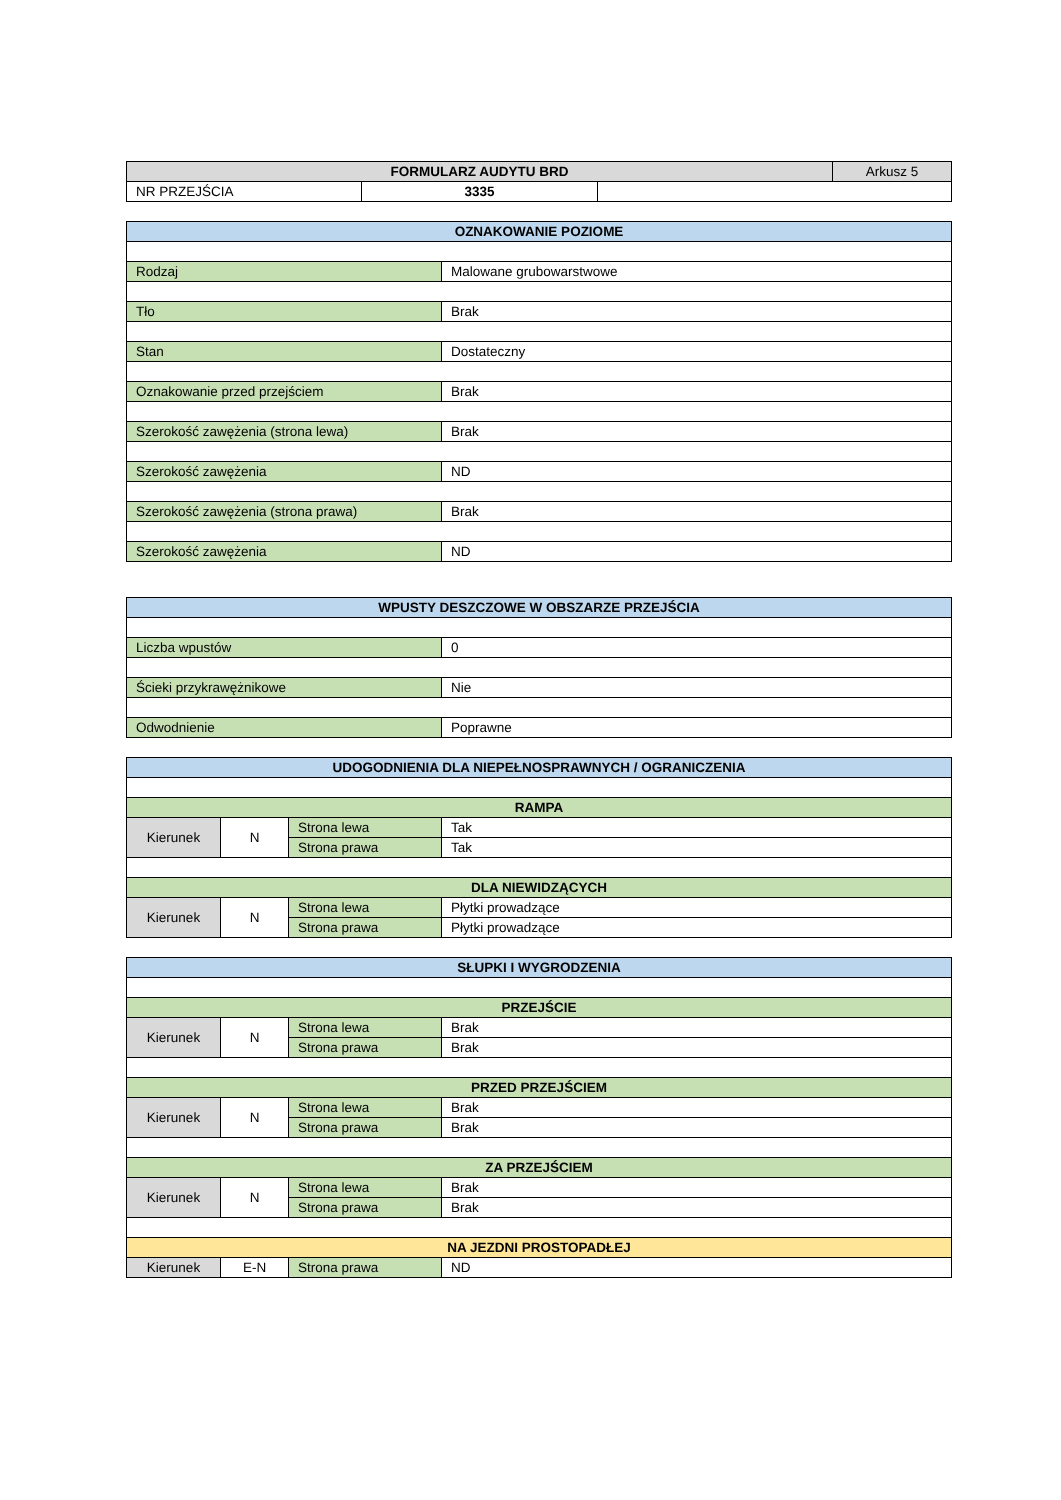| FORMULARZ AUDYTU BRD | | | Arkusz 5 |
| NR PRZEJŚCIA | 3335 | | |
| OZNAKOWANIE POZIOME | |
| Rodzaj | Malowane grubowarstwowe |
| Tło | Brak |
| Stan | Dostateczny |
| Oznakowanie przed przejściem | Brak |
| Szerokość zawężenia (strona lewa) | Brak |
| Szerokość zawężenia | ND |
| Szerokość zawężenia (strona prawa) | Brak |
| Szerokość zawężenia | ND |
| WPUSTY DESZCZOWE W OBSZARZE PRZEJŚCIA | |
| Liczba wpustów | 0 |
| Ścieki przykrawężnikowe | Nie |
| Odwodnienie | Poprawne |
| UDOGODNIENIA DLA NIEPEŁNOSPRAWNYCH / OGRANICZENIA | | | |
| RAMPA | | | |
| Kierunek | N | Strona lewa | Tak |
| | | Strona prawa | Tak |
| DLA NIEWIDZĄCYCH | | | |
| Kierunek | N | Strona lewa | Płytki prowadzące |
| | | Strona prawa | Płytki prowadzące |
| SŁUPKI I WYGRODZENIA | | | |
| PRZEJŚCIE | | | |
| Kierunek | N | Strona lewa | Brak |
| | | Strona prawa | Brak |
| PRZED PRZEJŚCIEM | | | |
| Kierunek | N | Strona lewa | Brak |
| | | Strona prawa | Brak |
| ZA PRZEJŚCIEM | | | |
| Kierunek | N | Strona lewa | Brak |
| | | Strona prawa | Brak |
| NA JEZDNI PROSTOPADŁEJ | | | |
| Kierunek | E-N | Strona prawa | ND |